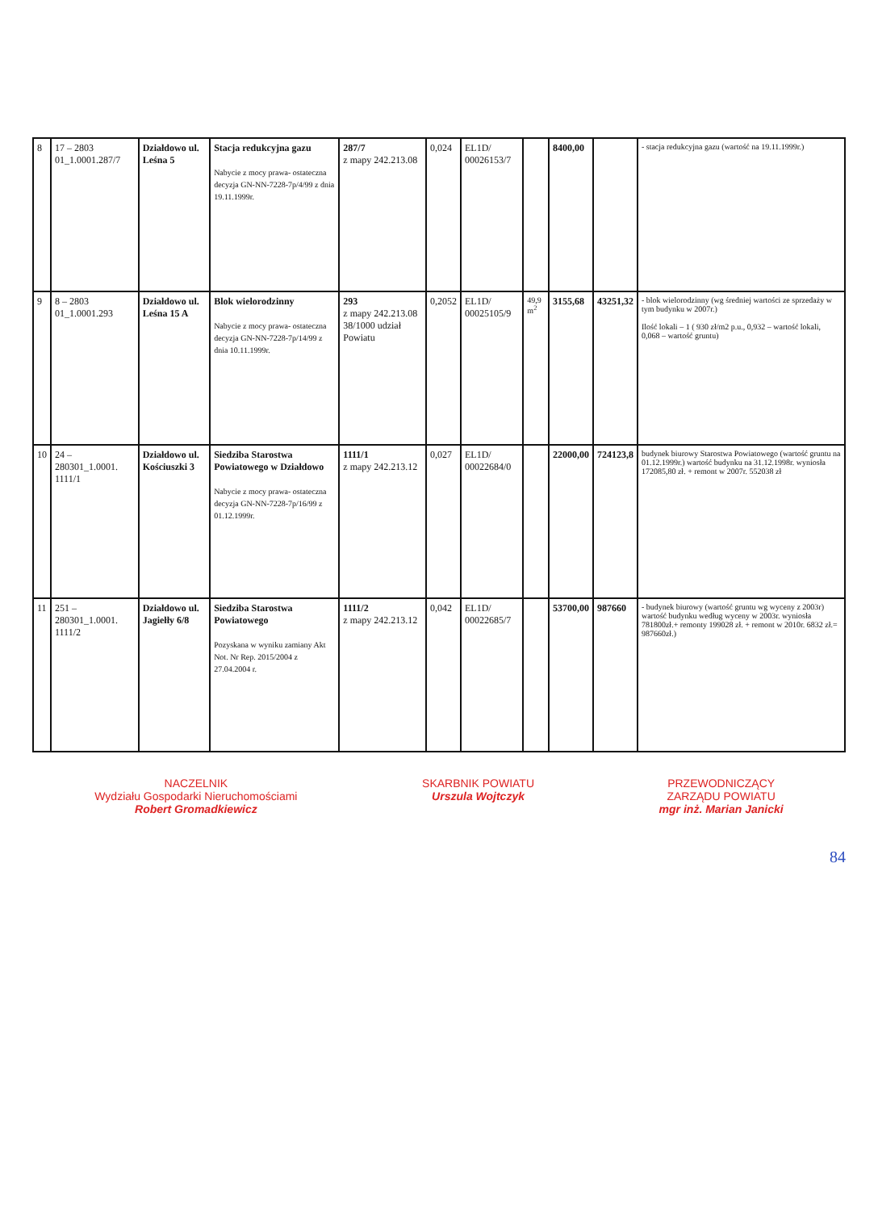| 8 | 17 – 2803 01_1.0001.287/7 | Działdowo ul. Leśna 5 | Stacja redukcyjna gazu Nabycie z mocy prawa- ostateczna decyzja GN-NN-7228-7p/4/99 z dnia 19.11.1999r. | 287/7 z mapy 242.213.08 | 0,024 | EL1D/ 00026153/7 | | 8400,00 | | - stacja redukcyjna gazu (wartość na 19.11.1999r.) |
| 9 | 8 – 2803 01_1.0001.293 | Działdowo ul. Leśna 15 A | Blok wielorodzinny Nabycie z mocy prawa- ostateczna decyzja GN-NN-7228-7p/14/99 z dnia 10.11.1999r. | 293 z mapy 242.213.08 38/1000 udział Powiatu | 0,2052 | EL1D/ 00025105/9 | 49,9 m<sup>2</sup> | 3155,68 | 43251,32 | - blok wielorodzinny (wg średniej wartości ze sprzedaży w tym budynku w 2007r.) Ilość lokali – 1 ( 930 zł/m2 p.u., 0,932 – wartość lokali, 0,068 – wartość gruntu) |
| 10 | 24 – 280301_1.0001. 1111/1 | Działdowo ul. Kościuszki 3 | Siedziba Starostwa Powiatowego w Działdowo Nabycie z mocy prawa- ostateczna decyzja GN-NN-7228-7p/16/99 z 01.12.1999r. | 1111/1 z mapy 242.213.12 | 0,027 | EL1D/ 00022684/0 | | 22000,00 | 724123,8 | budynek biurowy Starostwa Powiatowego (wartość gruntu na 01.12.1999r.) wartość budynku na 31.12.1998r. wyniosła 172085,80 zł. + remont w 2007r. 552038 zł |
| 11 | 251 – 280301_1.0001. 1111/2 | Działdowo ul. Jagiełły 6/8 | Siedziba Starostwa Powiatowego Pozyskana w wyniku zamiany Akt Not. Nr Rep. 2015/2004 z 27.04.2004 r. | 1111/2 z mapy 242.213.12 | 0,042 | EL1D/ 00022685/7 | | 53700,00 | 987660 | - budynek biurowy (wartość gruntu wg wyceny z 2003r) wartość budynku według wyceny w 2003r. wyniosła 781800zł.+ remonty 199028 zł. + remont w 2010r. 6832 zł.= 987660zł.) |
NACZELNIK
Wydziału Gospodarki Nieruchomościami
Robert Gromadkiewicz
SKARBNIK POWIATU
Urszula Wojtczyk
PRZEWODNICZĄCY
ZARZĄDU POWIATU
mgr inż. Marian Janicki
84